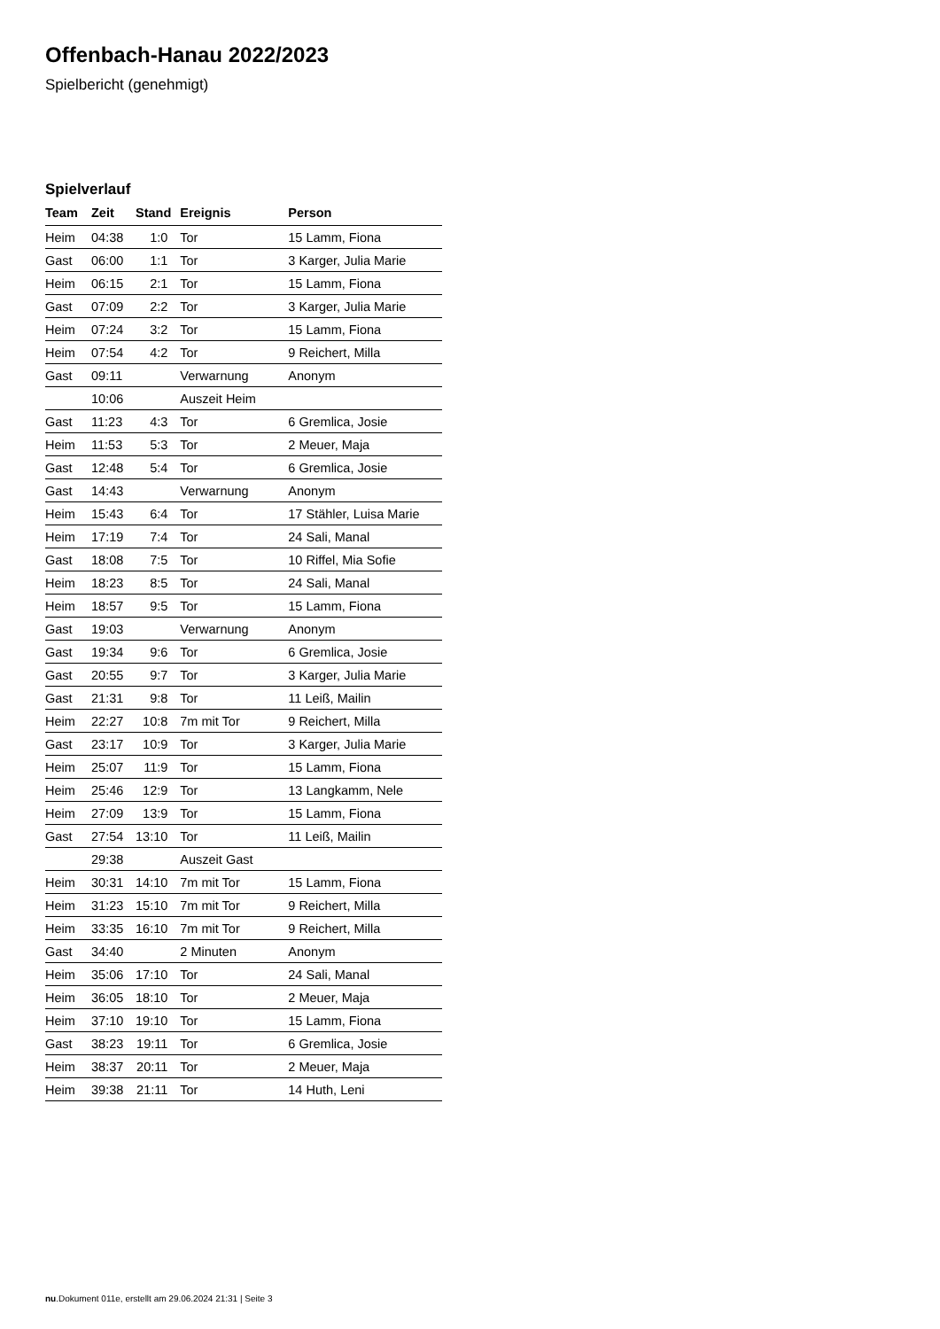Offenbach-Hanau 2022/2023
Spielbericht (genehmigt)
Spielverlauf
| Team | Zeit | Stand | Ereignis | Person |
| --- | --- | --- | --- | --- |
| Heim | 04:38 | 1:0 | Tor | 15 Lamm, Fiona |
| Gast | 06:00 | 1:1 | Tor | 3 Karger, Julia Marie |
| Heim | 06:15 | 2:1 | Tor | 15 Lamm, Fiona |
| Gast | 07:09 | 2:2 | Tor | 3 Karger, Julia Marie |
| Heim | 07:24 | 3:2 | Tor | 15 Lamm, Fiona |
| Heim | 07:54 | 4:2 | Tor | 9 Reichert, Milla |
| Gast | 09:11 | | Verwarnung | Anonym |
| | 10:06 | | Auszeit Heim | |
| Gast | 11:23 | 4:3 | Tor | 6 Gremlica, Josie |
| Heim | 11:53 | 5:3 | Tor | 2 Meuer, Maja |
| Gast | 12:48 | 5:4 | Tor | 6 Gremlica, Josie |
| Gast | 14:43 | | Verwarnung | Anonym |
| Heim | 15:43 | 6:4 | Tor | 17 Stähler, Luisa Marie |
| Heim | 17:19 | 7:4 | Tor | 24 Sali, Manal |
| Gast | 18:08 | 7:5 | Tor | 10 Riffel, Mia Sofie |
| Heim | 18:23 | 8:5 | Tor | 24 Sali, Manal |
| Heim | 18:57 | 9:5 | Tor | 15 Lamm, Fiona |
| Gast | 19:03 | | Verwarnung | Anonym |
| Gast | 19:34 | 9:6 | Tor | 6 Gremlica, Josie |
| Gast | 20:55 | 9:7 | Tor | 3 Karger, Julia Marie |
| Gast | 21:31 | 9:8 | Tor | 11 Leiß, Mailin |
| Heim | 22:27 | 10:8 | 7m mit Tor | 9 Reichert, Milla |
| Gast | 23:17 | 10:9 | Tor | 3 Karger, Julia Marie |
| Heim | 25:07 | 11:9 | Tor | 15 Lamm, Fiona |
| Heim | 25:46 | 12:9 | Tor | 13 Langkamm, Nele |
| Heim | 27:09 | 13:9 | Tor | 15 Lamm, Fiona |
| Gast | 27:54 | 13:10 | Tor | 11 Leiß, Mailin |
| | 29:38 | | Auszeit Gast | |
| Heim | 30:31 | 14:10 | 7m mit Tor | 15 Lamm, Fiona |
| Heim | 31:23 | 15:10 | 7m mit Tor | 9 Reichert, Milla |
| Heim | 33:35 | 16:10 | 7m mit Tor | 9 Reichert, Milla |
| Gast | 34:40 | | 2 Minuten | Anonym |
| Heim | 35:06 | 17:10 | Tor | 24 Sali, Manal |
| Heim | 36:05 | 18:10 | Tor | 2 Meuer, Maja |
| Heim | 37:10 | 19:10 | Tor | 15 Lamm, Fiona |
| Gast | 38:23 | 19:11 | Tor | 6 Gremlica, Josie |
| Heim | 38:37 | 20:11 | Tor | 2 Meuer, Maja |
| Heim | 39:38 | 21:11 | Tor | 14 Huth, Leni |
nu.Dokument 011e, erstellt am 29.06.2024 21:31 | Seite 3